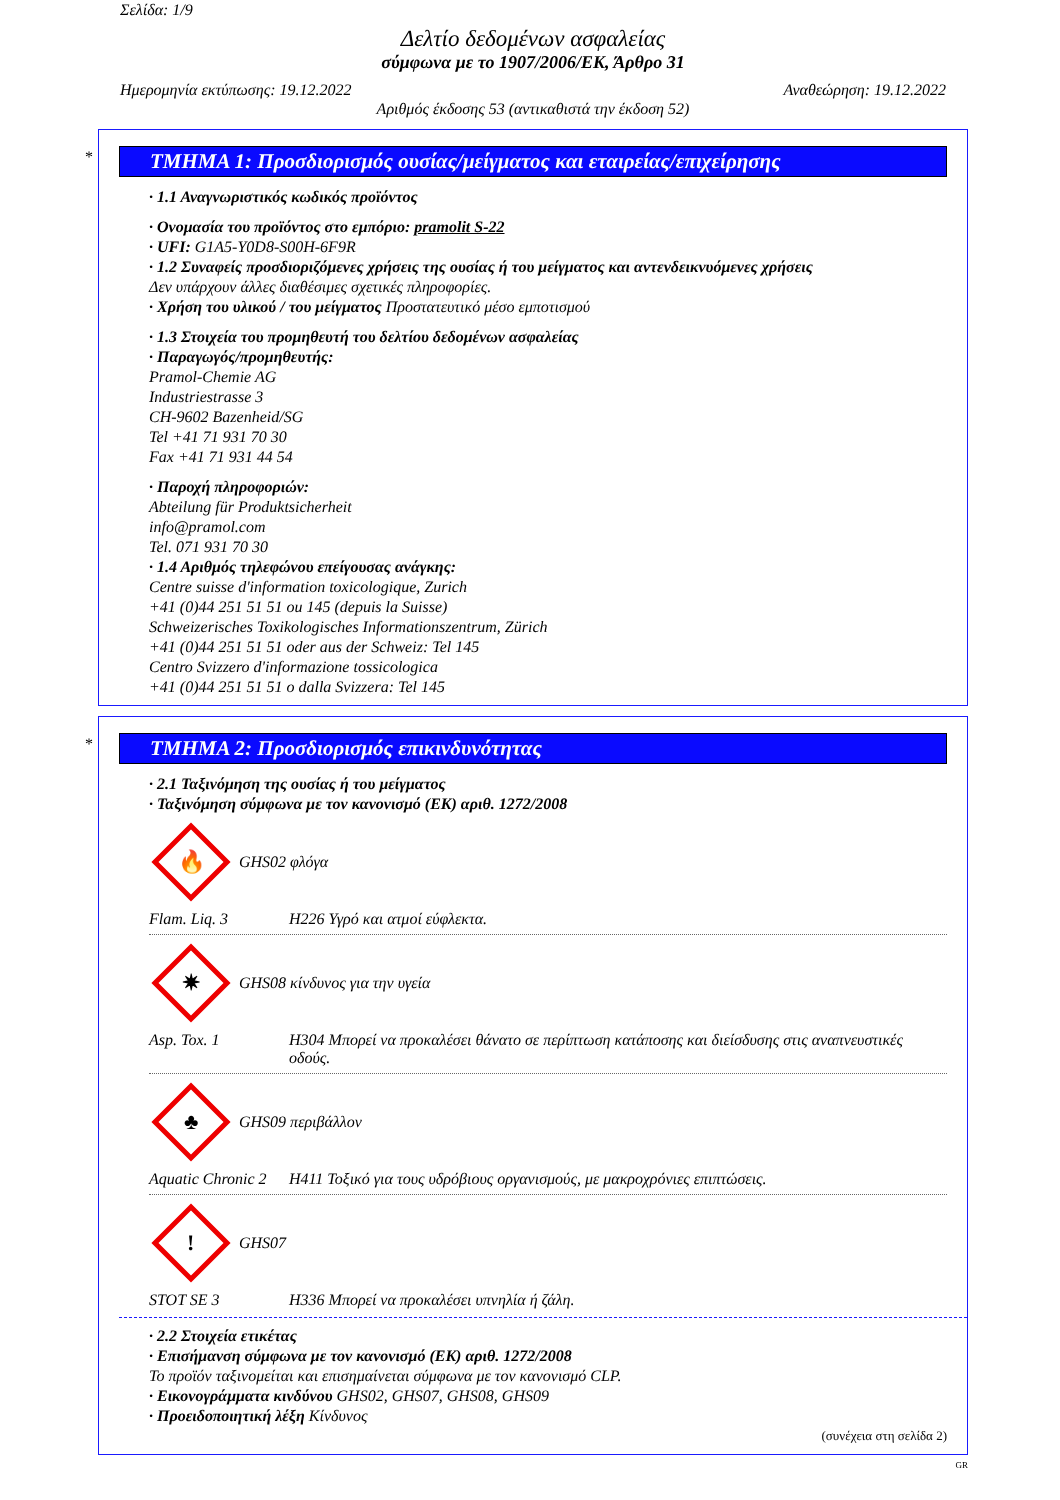Σελίδα: 1/9
Δελτίο δεδομένων ασφαλείας
σύμφωνα με το 1907/2006/ΕΚ, Άρθρο 31
Ημερομηνία εκτύπωσης: 19.12.2022 Αναθεώρηση: 19.12.2022
Αριθμός έκδοσης 53 (αντικαθιστά την έκδοση 52)
*
ΤΜΗΜΑ 1: Προσδιορισμός ουσίας/μείγματος και εταιρείας/επιχείρησης
· 1.1 Αναγνωριστικός κωδικός προϊόντος
· Ονομασία του προϊόντος στο εμπόριο: pramolit S-22
· UFI: G1A5-Y0D8-S00H-6F9R
· 1.2 Συναφείς προσδιοριζόμενες χρήσεις της ουσίας ή του μείγματος και αντενδεικνυόμενες χρήσεις
Δεν υπάρχουν άλλες διαθέσιμες σχετικές πληροφορίες.
· Χρήση του υλικού / του μείγματος Προστατευτικό μέσο εμποτισμού
· 1.3 Στοιχεία του προμηθευτή του δελτίου δεδομένων ασφαλείας
· Παραγωγός/προμηθευτής:
Pramol-Chemie AG
Industriestrasse 3
CH-9602 Bazenheid/SG
Tel +41 71 931 70 30
Fax +41 71 931 44 54
· Παροχή πληροφοριών:
Abteilung für Produktsicherheit
info@pramol.com
Tel. 071 931 70 30
· 1.4 Αριθμός τηλεφώνου επείγουσας ανάγκης:
Centre suisse d'information toxicologique, Zurich
+41 (0)44 251 51 51 ou 145 (depuis la Suisse)
Schweizerisches Toxikologisches Informationszentrum, Zürich
+41 (0)44 251 51 51 oder aus der Schweiz: Tel 145
Centro Svizzero d'informazione tossicologica
+41 (0)44 251 51 51 o dalla Svizzera: Tel 145
*
ΤΜΗΜΑ 2: Προσδιορισμός επικινδυνότητας
· 2.1 Ταξινόμηση της ουσίας ή του μείγματος
· Ταξινόμηση σύμφωνα με τον κανονισμό (ΕΚ) αριθ. 1272/2008
🔥
GHS02 φλόγα
Flam. Liq. 3 H226 Υγρό και ατμοί εύφλεκτα.
✷
GHS08 κίνδυνος για την υγεία
Asp. Tox. 1 H304 Μπορεί να προκαλέσει θάνατο σε περίπτωση κατάποσης και διείσδυσης στις αναπνευστικές οδούς.
♣
GHS09 περιβάλλον
Aquatic Chronic 2 H411 Τοξικό για τους υδρόβιους οργανισμούς, με μακροχρόνιες επιπτώσεις.
!
GHS07
STOT SE 3 H336 Μπορεί να προκαλέσει υπνηλία ή ζάλη.
· 2.2 Στοιχεία ετικέτας
· Επισήμανση σύμφωνα με τον κανονισμό (ΕΚ) αριθ. 1272/2008
Το προϊόν ταξινομείται και επισημαίνεται σύμφωνα με τον κανονισμό CLP.
· Εικονογράμματα κινδύνου GHS02, GHS07, GHS08, GHS09
· Προειδοποιητική λέξη Κίνδυνος
(συνέχεια στη σελίδα 2)
GR